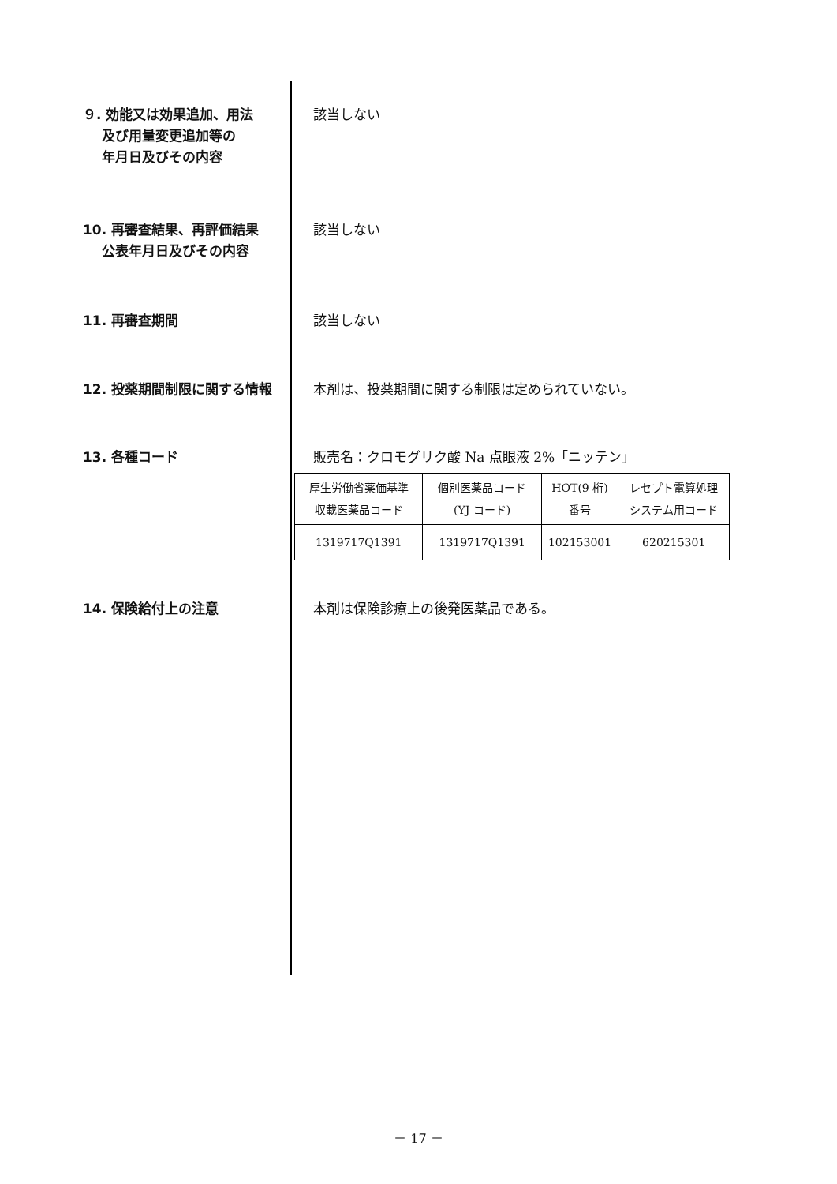９. 効能又は効果追加、用法
及び用量変更追加等の
年月日及びその内容
該当しない
10. 再審査結果、再評価結果
公表年月日及びその内容
該当しない
11. 再審査期間 該当しない
12. 投薬期間制限に関する情報 本剤は、投薬期間に関する制限は定められていない。
13. 各種コード 販売名：クロモグリク酸 Na 点眼液 2%「ニッテン」
| 厚生労働省薬価基準 収載医薬品コード | 個別医薬品コード (YJ コード) | HOT(9 桁) 番号 | レセプト電算処理 システム用コード |
| 1319717Q1391 | 1319717Q1391 | 102153001 | 620215301 |
14. 保険給付上の注意 本剤は保険診療上の後発医薬品である。
－ 17 －